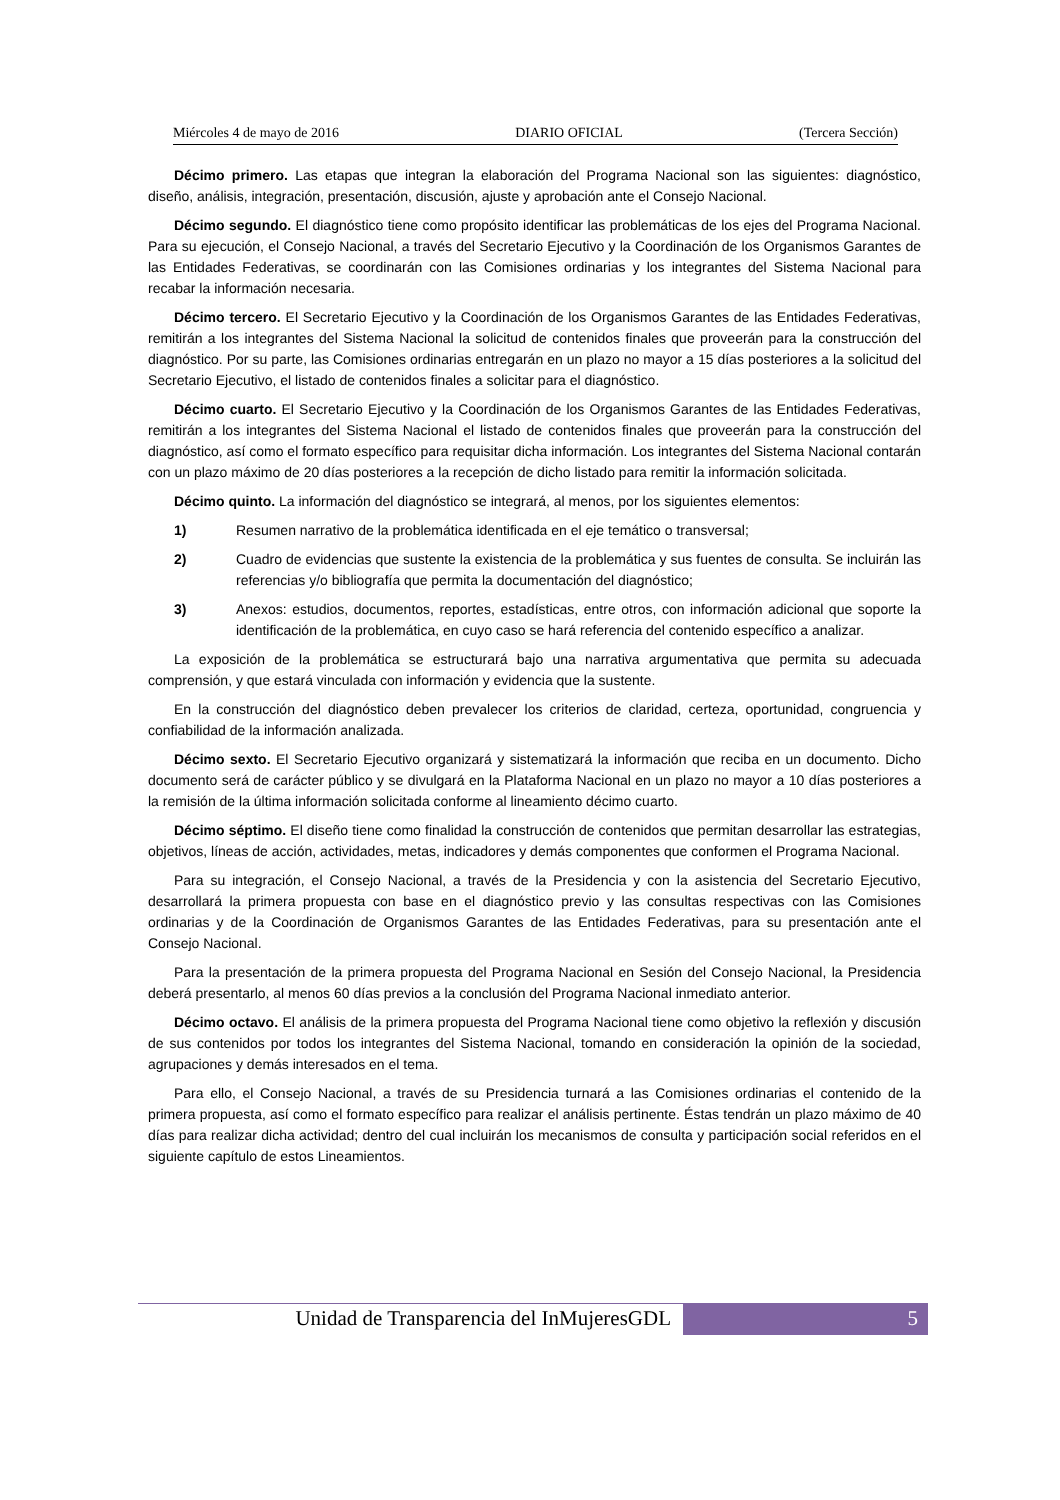Miércoles 4 de mayo de 2016 DIARIO OFICIAL (Tercera Sección)
Décimo primero. Las etapas que integran la elaboración del Programa Nacional son las siguientes: diagnóstico, diseño, análisis, integración, presentación, discusión, ajuste y aprobación ante el Consejo Nacional.
Décimo segundo. El diagnóstico tiene como propósito identificar las problemáticas de los ejes del Programa Nacional. Para su ejecución, el Consejo Nacional, a través del Secretario Ejecutivo y la Coordinación de los Organismos Garantes de las Entidades Federativas, se coordinarán con las Comisiones ordinarias y los integrantes del Sistema Nacional para recabar la información necesaria.
Décimo tercero. El Secretario Ejecutivo y la Coordinación de los Organismos Garantes de las Entidades Federativas, remitirán a los integrantes del Sistema Nacional la solicitud de contenidos finales que proveerán para la construcción del diagnóstico. Por su parte, las Comisiones ordinarias entregarán en un plazo no mayor a 15 días posteriores a la solicitud del Secretario Ejecutivo, el listado de contenidos finales a solicitar para el diagnóstico.
Décimo cuarto. El Secretario Ejecutivo y la Coordinación de los Organismos Garantes de las Entidades Federativas, remitirán a los integrantes del Sistema Nacional el listado de contenidos finales que proveerán para la construcción del diagnóstico, así como el formato específico para requisitar dicha información. Los integrantes del Sistema Nacional contarán con un plazo máximo de 20 días posteriores a la recepción de dicho listado para remitir la información solicitada.
Décimo quinto. La información del diagnóstico se integrará, al menos, por los siguientes elementos:
1) Resumen narrativo de la problemática identificada en el eje temático o transversal;
2) Cuadro de evidencias que sustente la existencia de la problemática y sus fuentes de consulta. Se incluirán las referencias y/o bibliografía que permita la documentación del diagnóstico;
3) Anexos: estudios, documentos, reportes, estadísticas, entre otros, con información adicional que soporte la identificación de la problemática, en cuyo caso se hará referencia del contenido específico a analizar.
La exposición de la problemática se estructurará bajo una narrativa argumentativa que permita su adecuada comprensión, y que estará vinculada con información y evidencia que la sustente.
En la construcción del diagnóstico deben prevalecer los criterios de claridad, certeza, oportunidad, congruencia y confiabilidad de la información analizada.
Décimo sexto. El Secretario Ejecutivo organizará y sistematizará la información que reciba en un documento. Dicho documento será de carácter público y se divulgará en la Plataforma Nacional en un plazo no mayor a 10 días posteriores a la remisión de la última información solicitada conforme al lineamiento décimo cuarto.
Décimo séptimo. El diseño tiene como finalidad la construcción de contenidos que permitan desarrollar las estrategias, objetivos, líneas de acción, actividades, metas, indicadores y demás componentes que conformen el Programa Nacional.
Para su integración, el Consejo Nacional, a través de la Presidencia y con la asistencia del Secretario Ejecutivo, desarrollará la primera propuesta con base en el diagnóstico previo y las consultas respectivas con las Comisiones ordinarias y de la Coordinación de Organismos Garantes de las Entidades Federativas, para su presentación ante el Consejo Nacional.
Para la presentación de la primera propuesta del Programa Nacional en Sesión del Consejo Nacional, la Presidencia deberá presentarlo, al menos 60 días previos a la conclusión del Programa Nacional inmediato anterior.
Décimo octavo. El análisis de la primera propuesta del Programa Nacional tiene como objetivo la reflexión y discusión de sus contenidos por todos los integrantes del Sistema Nacional, tomando en consideración la opinión de la sociedad, agrupaciones y demás interesados en el tema.
Para ello, el Consejo Nacional, a través de su Presidencia turnará a las Comisiones ordinarias el contenido de la primera propuesta, así como el formato específico para realizar el análisis pertinente. Éstas tendrán un plazo máximo de 40 días para realizar dicha actividad; dentro del cual incluirán los mecanismos de consulta y participación social referidos en el siguiente capítulo de estos Lineamientos.
Unidad de Transparencia del InMujeresGDL 5